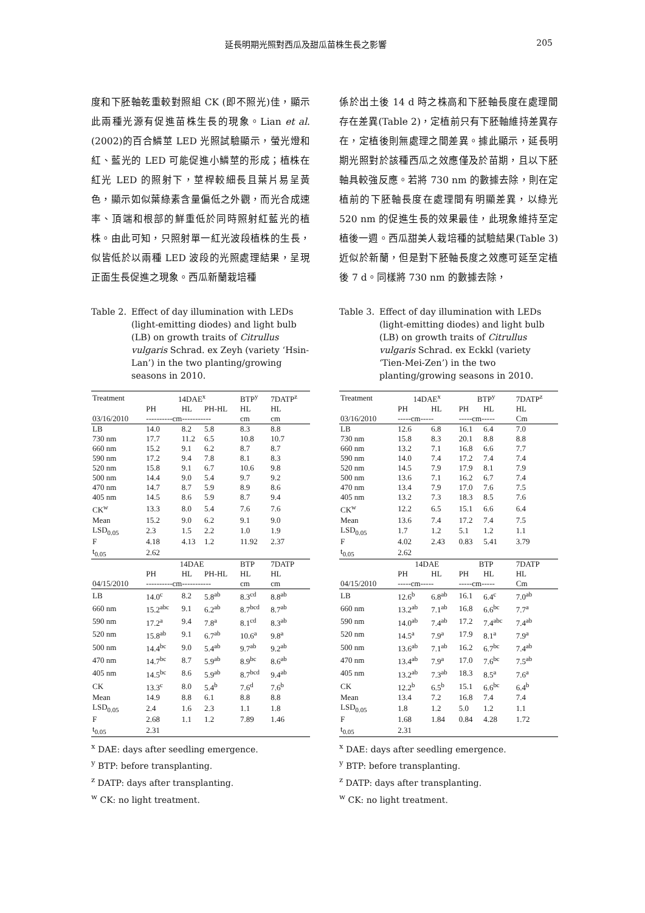延長明期光照對西瓜及甜瓜苗株生長之影響 205
度和下胚軸乾重較對照組 CK (即不照光)佳，顯示此兩種光源有促進苗株生長的現象。Lian et al. (2002)的百合鱗莖 LED 光照試驗顯示，螢光燈和紅、藍光的 LED 可能促進小鱗莖的形成；植株在紅光 LED 的照射下，莖桿較細長且葉片易呈黃色，顯示如似葉綠素含量偏低之外觀，而光合成速率、頂端和根部的鮮重低於同時照射紅藍光的植株。由此可知，只照射單一紅光波段植株的生長，似皆低於以兩種 LED 波段的光照處理結果，呈現正面生長促進之現象。西瓜新蘭栽培種
Table 2. Effect of day illumination with LEDs (light-emitting diodes) and light bulb (LB) on growth traits of Citrullus vulgaris Schrad. ex Zeyh (variety ‘Hsin-Lan’) in the two planting/growing seasons in 2010.
| Treatment | 14DAE<sup>x</sup> | | | BTP<sup>y</sup> | 7DATP<sup>z</sup> |
| | PH | HL | PH-HL | HL | HL |
| 03/16/2010 | ----------cm----------- | | | cm | cm |
| LB | 14.0 | 8.2 | 5.8 | 8.3 | 8.8 |
| 730 nm | 17.7 | 11.2 | 6.5 | 10.8 | 10.7 |
| 660 nm | 15.2 | 9.1 | 6.2 | 8.7 | 8.7 |
| 590 nm | 17.2 | 9.4 | 7.8 | 8.1 | 8.3 |
| 520 nm | 15.8 | 9.1 | 6.7 | 10.6 | 9.8 |
| 500 nm | 14.4 | 9.0 | 5.4 | 9.7 | 9.2 |
| 470 nm | 14.7 | 8.7 | 5.9 | 8.9 | 8.6 |
| 405 nm | 14.5 | 8.6 | 5.9 | 8.7 | 9.4 |
| CK<sup>w</sup> | 13.3 | 8.0 | 5.4 | 7.6 | 7.6 |
| Mean | 15.2 | 9.0 | 6.2 | 9.1 | 9.0 |
| LSD<sub>0.05</sub> | 2.3 | 1.5 | 2.2 | 1.0 | 1.9 |
| F | 4.18 | 4.13 | 1.2 | 11.92 | 2.37 |
| t<sub>0.05</sub> | 2.62 | | | | |
| | 14DAE | | | BTP | 7DATP |
| | PH | HL | PH-HL | HL | HL |
| 04/15/2010 | ----------cm----------- | | | cm | cm |
| LB | 14.0<sup>c</sup> | 8.2 | 5.8<sup>ab</sup> | 8.3<sup>cd</sup> | 8.8<sup>ab</sup> |
| 660 nm | 15.2<sup>abc</sup> | 9.1 | 6.2<sup>ab</sup> | 8.7<sup>bcd</sup> | 8.7<sup>ab</sup> |
| 590 nm | 17.2<sup>a</sup> | 9.4 | 7.8<sup>a</sup> | 8.1<sup>cd</sup> | 8.3<sup>ab</sup> |
| 520 nm | 15.8<sup>ab</sup> | 9.1 | 6.7<sup>ab</sup> | 10.6<sup>a</sup> | 9.8<sup>a</sup> |
| 500 nm | 14.4<sup>bc</sup> | 9.0 | 5.4<sup>ab</sup> | 9.7<sup>ab</sup> | 9.2<sup>ab</sup> |
| 470 nm | 14.7<sup>bc</sup> | 8.7 | 5.9<sup>ab</sup> | 8.9<sup>bc</sup> | 8.6<sup>ab</sup> |
| 405 nm | 14.5<sup>bc</sup> | 8.6 | 5.9<sup>ab</sup> | 8.7<sup>bcd</sup> | 9.4<sup>ab</sup> |
| CK | 13.3<sup>c</sup> | 8.0 | 5.4<sup>b</sup> | 7.6<sup>d</sup> | 7.6<sup>b</sup> |
| Mean | 14.9 | 8.8 | 6.1 | 8.8 | 8.8 |
| LSD<sub>0.05</sub> | 2.4 | 1.6 | 2.3 | 1.1 | 1.8 |
| F | 2.68 | 1.1 | 1.2 | 7.89 | 1.46 |
| t<sub>0.05</sub> | 2.31 | | | | |
<sup>x</sup> DAE: days after seedling emergence.
<sup>y</sup> BTP: before transplanting.
<sup>z</sup> DATP: days after transplanting.
<sup>w</sup> CK: no light treatment.
係於出土後 14 d 時之株高和下胚軸長度在處理間存在差異(Table 2)，定植前只有下胚軸維持差異存在，定植後則無處理之間差異。據此顯示，延長明期光照對於該種西瓜之效應僅及於苗期，且以下胚軸具較強反應。若將 730 nm 的數據去除，則在定植前的下胚軸長度在處理間有明顯差異，以綠光 520 nm 的促進生長的效果最佳，此現象維持至定植後一週。西瓜甜美人栽培種的試驗結果(Table 3)近似於新蘭，但是對下胚軸長度之效應可延至定植後 7 d。同樣將 730 nm 的數據去除，
Table 3. Effect of day illumination with LEDs (light-emitting diodes) and light bulb (LB) on growth traits of Citrullus vulgaris Schrad. ex Eckkl (variety ‘Tien-Mei-Zen’) in the two planting/growing seasons in 2010.
| Treatment | 14DAE<sup>x</sup> | | BTP<sup>y</sup> | | 7DATP<sup>z</sup> |
| | PH | HL | PH | HL | HL |
| 03/16/2010 | -----cm----- | | -----cm----- | | Cm |
| LB | 12.6 | 6.8 | 16.1 | 6.4 | 7.0 |
| 730 nm | 15.8 | 8.3 | 20.1 | 8.8 | 8.8 |
| 660 nm | 13.2 | 7.1 | 16.8 | 6.6 | 7.7 |
| 590 nm | 14.0 | 7.4 | 17.2 | 7.4 | 7.4 |
| 520 nm | 14.5 | 7.9 | 17.9 | 8.1 | 7.9 |
| 500 nm | 13.6 | 7.1 | 16.2 | 6.7 | 7.4 |
| 470 nm | 13.4 | 7.9 | 17.0 | 7.6 | 7.5 |
| 405 nm | 13.2 | 7.3 | 18.3 | 8.5 | 7.6 |
| CK<sup>w</sup> | 12.2 | 6.5 | 15.1 | 6.6 | 6.4 |
| Mean | 13.6 | 7.4 | 17.2 | 7.4 | 7.5 |
| LSD<sub>0.05</sub> | 1.7 | 1.2 | 5.1 | 1.2 | 1.1 |
| F | 4.02 | 2.43 | 0.83 | 5.41 | 3.79 |
| t<sub>0.05</sub> | 2.62 | | | | |
| | 14DAE | | BTP | | 7DATP |
| | PH | HL | PH | HL | HL |
| 04/15/2010 | -----cm----- | | -----cm----- | | Cm |
| LB | 12.6<sup>b</sup> | 6.8<sup>ab</sup> | 16.1 | 6.4<sup>c</sup> | 7.0<sup>ab</sup> |
| 660 nm | 13.2<sup>ab</sup> | 7.1<sup>ab</sup> | 16.8 | 6.6<sup>bc</sup> | 7.7<sup>a</sup> |
| 590 nm | 14.0<sup>ab</sup> | 7.4<sup>ab</sup> | 17.2 | 7.4<sup>abc</sup> | 7.4<sup>ab</sup> |
| 520 nm | 14.5<sup>a</sup> | 7.9<sup>a</sup> | 17.9 | 8.1<sup>a</sup> | 7.9<sup>a</sup> |
| 500 nm | 13.6<sup>ab</sup> | 7.1<sup>ab</sup> | 16.2 | 6.7<sup>bc</sup> | 7.4<sup>ab</sup> |
| 470 nm | 13.4<sup>ab</sup> | 7.9<sup>a</sup> | 17.0 | 7.6<sup>bc</sup> | 7.5<sup>ab</sup> |
| 405 nm | 13.2<sup>ab</sup> | 7.3<sup>ab</sup> | 18.3 | 8.5<sup>a</sup> | 7.6<sup>a</sup> |
| CK | 12.2<sup>b</sup> | 6.5<sup>b</sup> | 15.1 | 6.6<sup>bc</sup> | 6.4<sup>b</sup> |
| Mean | 13.4 | 7.2 | 16.8 | 7.4 | 7.4 |
| LSD<sub>0.05</sub> | 1.8 | 1.2 | 5.0 | 1.2 | 1.1 |
| F | 1.68 | 1.84 | 0.84 | 4.28 | 1.72 |
| t<sub>0.05</sub> | 2.31 | | | | |
<sup>x</sup> DAE: days after seedling emergence.
<sup>y</sup> BTP: before transplanting.
<sup>z</sup> DATP: days after transplanting.
<sup>w</sup> CK: no light treatment.